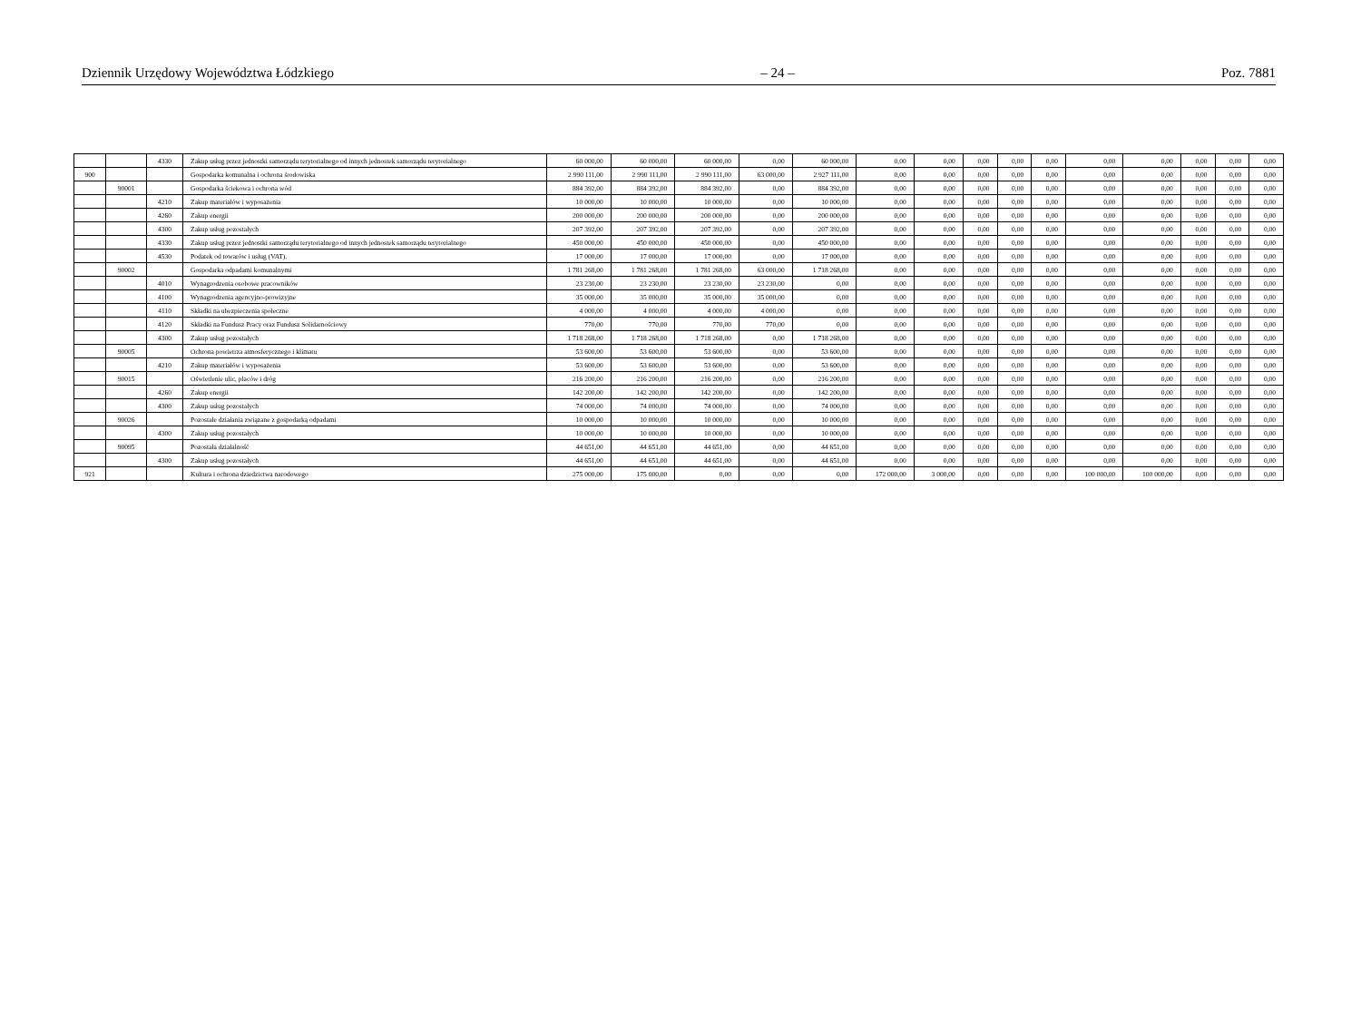Dziennik Urzędowy Województwa Łódzkiego – 24 – Poz. 7881
| | | 4330 | Zakup usług przez jednostki samorządu terytorialnego od innych jednostek samorządu terytorialnego | 60 000,00 | 60 000,00 | 60 000,00 | 0,00 | 60 000,00 | 0,00 | 0,00 | 0,00 | 0,00 | 0,00 | 0,00 | 0,00 | 0,00 | 0,00 | 0,00 |
| 900 | | | Gospodarka komunalna i ochrona środowiska | 2 990 111,00 | 2 990 111,00 | 2 990 111,00 | 63 000,00 | 2 927 111,00 | 0,00 | 0,00 | 0,00 | 0,00 | 0,00 | 0,00 | 0,00 | 0,00 | 0,00 | 0,00 |
| | 90001 | | Gospodarka ściekowa i ochrona wód | 884 392,00 | 884 392,00 | 884 392,00 | 0,00 | 884 392,00 | 0,00 | 0,00 | 0,00 | 0,00 | 0,00 | 0,00 | 0,00 | 0,00 | 0,00 | 0,00 |
| | | 4210 | Zakup materiałów i wyposażenia | 10 000,00 | 10 000,00 | 10 000,00 | 0,00 | 10 000,00 | 0,00 | 0,00 | 0,00 | 0,00 | 0,00 | 0,00 | 0,00 | 0,00 | 0,00 | 0,00 |
| | | 4260 | Zakup energii | 200 000,00 | 200 000,00 | 200 000,00 | 0,00 | 200 000,00 | 0,00 | 0,00 | 0,00 | 0,00 | 0,00 | 0,00 | 0,00 | 0,00 | 0,00 | 0,00 |
| | | 4300 | Zakup usług pozostałych | 207 392,00 | 207 392,00 | 207 392,00 | 0,00 | 207 392,00 | 0,00 | 0,00 | 0,00 | 0,00 | 0,00 | 0,00 | 0,00 | 0,00 | 0,00 | 0,00 |
| | | 4330 | Zakup usług przez jednostki samorządu terytorialnego od innych jednostek samorządu terytorialnego | 450 000,00 | 450 000,00 | 450 000,00 | 0,00 | 450 000,00 | 0,00 | 0,00 | 0,00 | 0,00 | 0,00 | 0,00 | 0,00 | 0,00 | 0,00 | 0,00 |
| | | 4530 | Podatek od towarów i usług (VAT). | 17 000,00 | 17 000,00 | 17 000,00 | 0,00 | 17 000,00 | 0,00 | 0,00 | 0,00 | 0,00 | 0,00 | 0,00 | 0,00 | 0,00 | 0,00 | 0,00 |
| | 90002 | | Gospodarka odpadami komunalnymi | 1 781 268,00 | 1 781 268,00 | 1 781 268,00 | 63 000,00 | 1 718 268,00 | 0,00 | 0,00 | 0,00 | 0,00 | 0,00 | 0,00 | 0,00 | 0,00 | 0,00 | 0,00 |
| | | 4010 | Wynagrodzenia osobowe pracowników | 23 230,00 | 23 230,00 | 23 230,00 | 23 230,00 | 0,00 | 0,00 | 0,00 | 0,00 | 0,00 | 0,00 | 0,00 | 0,00 | 0,00 | 0,00 | 0,00 |
| | | 4100 | Wynagrodzenia agencyjno-prowizyjne | 35 000,00 | 35 000,00 | 35 000,00 | 35 000,00 | 0,00 | 0,00 | 0,00 | 0,00 | 0,00 | 0,00 | 0,00 | 0,00 | 0,00 | 0,00 | 0,00 |
| | | 4110 | Składki na ubezpieczenia społeczne | 4 000,00 | 4 000,00 | 4 000,00 | 4 000,00 | 0,00 | 0,00 | 0,00 | 0,00 | 0,00 | 0,00 | 0,00 | 0,00 | 0,00 | 0,00 | 0,00 |
| | | 4120 | Składki na Fundusz Pracy oraz Fundusz Solidarnościowy | 770,00 | 770,00 | 770,00 | 770,00 | 0,00 | 0,00 | 0,00 | 0,00 | 0,00 | 0,00 | 0,00 | 0,00 | 0,00 | 0,00 | 0,00 |
| | | 4300 | Zakup usług pozostałych | 1 718 268,00 | 1 718 268,00 | 1 718 268,00 | 0,00 | 1 718 268,00 | 0,00 | 0,00 | 0,00 | 0,00 | 0,00 | 0,00 | 0,00 | 0,00 | 0,00 | 0,00 |
| | 90005 | | Ochrona powietrza atmosferycznego i klimatu | 53 600,00 | 53 600,00 | 53 600,00 | 0,00 | 53 600,00 | 0,00 | 0,00 | 0,00 | 0,00 | 0,00 | 0,00 | 0,00 | 0,00 | 0,00 | 0,00 |
| | | 4210 | Zakup materiałów i wyposażenia | 53 600,00 | 53 600,00 | 53 600,00 | 0,00 | 53 600,00 | 0,00 | 0,00 | 0,00 | 0,00 | 0,00 | 0,00 | 0,00 | 0,00 | 0,00 | 0,00 |
| | 90015 | | Oświetlenie ulic, placów i dróg | 216 200,00 | 216 200,00 | 216 200,00 | 0,00 | 216 200,00 | 0,00 | 0,00 | 0,00 | 0,00 | 0,00 | 0,00 | 0,00 | 0,00 | 0,00 | 0,00 |
| | | 4260 | Zakup energii | 142 200,00 | 142 200,00 | 142 200,00 | 0,00 | 142 200,00 | 0,00 | 0,00 | 0,00 | 0,00 | 0,00 | 0,00 | 0,00 | 0,00 | 0,00 | 0,00 |
| | | 4300 | Zakup usług pozostałych | 74 000,00 | 74 000,00 | 74 000,00 | 0,00 | 74 000,00 | 0,00 | 0,00 | 0,00 | 0,00 | 0,00 | 0,00 | 0,00 | 0,00 | 0,00 | 0,00 |
| | 90026 | | Pozostałe działania związane z gospodarką odpadami | 10 000,00 | 10 000,00 | 10 000,00 | 0,00 | 10 000,00 | 0,00 | 0,00 | 0,00 | 0,00 | 0,00 | 0,00 | 0,00 | 0,00 | 0,00 | 0,00 |
| | | 4300 | Zakup usług pozostałych | 10 000,00 | 10 000,00 | 10 000,00 | 0,00 | 10 000,00 | 0,00 | 0,00 | 0,00 | 0,00 | 0,00 | 0,00 | 0,00 | 0,00 | 0,00 | 0,00 |
| | 90095 | | Pozostała działalność | 44 651,00 | 44 651,00 | 44 651,00 | 0,00 | 44 651,00 | 0,00 | 0,00 | 0,00 | 0,00 | 0,00 | 0,00 | 0,00 | 0,00 | 0,00 | 0,00 |
| | | 4300 | Zakup usług pozostałych | 44 651,00 | 44 651,00 | 44 651,00 | 0,00 | 44 651,00 | 0,00 | 0,00 | 0,00 | 0,00 | 0,00 | 0,00 | 0,00 | 0,00 | 0,00 | 0,00 |
| 921 | | | Kultura i ochrona dziedzictwa narodowego | 275 000,00 | 175 000,00 | 0,00 | 0,00 | 0,00 | 172 000,00 | 3 000,00 | 0,00 | 0,00 | 0,00 | 100 000,00 | 100 000,00 | 0,00 | 0,00 | 0,00 |